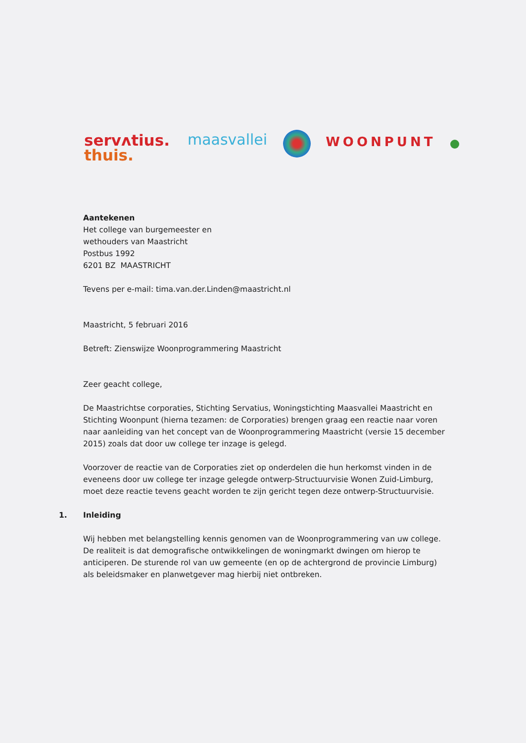servʌtius.
thuis.
maasvallei
WOONPUNT
Aantekenen
Het college van burgemeester en
wethouders van Maastricht
Postbus 1992
6201 BZ MAASTRICHT
Tevens per e-mail: tima.van.der.Linden@maastricht.nl
Maastricht, 5 februari 2016
Betreft: Zienswijze Woonprogrammering Maastricht
Zeer geacht college,
De Maastrichtse corporaties, Stichting Servatius, Woningstichting Maasvallei Maastricht en Stichting Woonpunt (hierna tezamen: de Corporaties) brengen graag een reactie naar voren naar aanleiding van het concept van de Woonprogrammering Maastricht (versie 15 december 2015) zoals dat door uw college ter inzage is gelegd.
Voorzover de reactie van de Corporaties ziet op onderdelen die hun herkomst vinden in de eveneens door uw college ter inzage gelegde ontwerp-Structuurvisie Wonen Zuid-Limburg, moet deze reactie tevens geacht worden te zijn gericht tegen deze ontwerp-Structuurvisie.
1. Inleiding
Wij hebben met belangstelling kennis genomen van de Woonprogrammering van uw college. De realiteit is dat demografische ontwikkelingen de woningmarkt dwingen om hierop te anticiperen. De sturende rol van uw gemeente (en op de achtergrond de provincie Limburg) als beleidsmaker en planwetgever mag hierbij niet ontbreken.